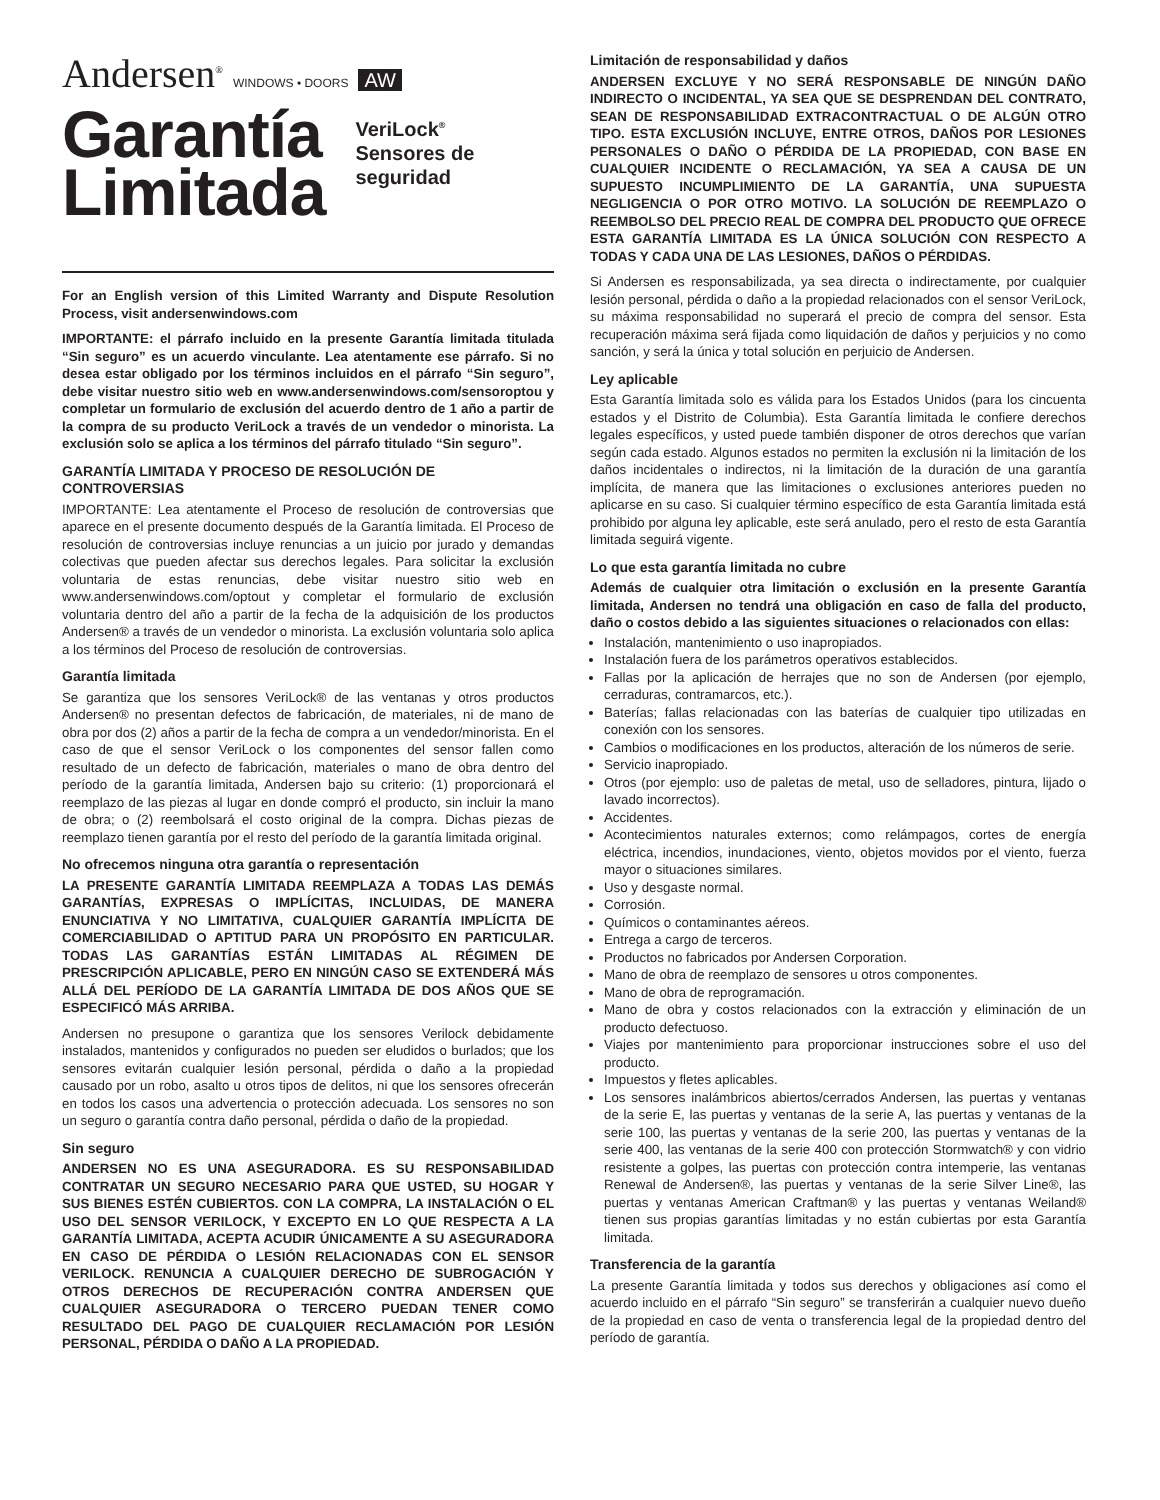Andersen<sup>®</sup> WINDOWS • DOORS AW
Garantía
Limitada
VeriLock<sup>®</sup>
Sensores de
seguridad
For an English version of this Limited Warranty and Dispute Resolution Process, visit andersenwindows.com
IMPORTANTE: el párrafo incluido en la presente Garantía limitada titulada “Sin seguro” es un acuerdo vinculante. Lea atentamente ese párrafo. Si no desea estar obligado por los términos incluidos en el párrafo “Sin seguro”, debe visitar nuestro sitio web en www.andersenwindows.com/sensoroptou y completar un formulario de exclusión del acuerdo dentro de 1 año a partir de la compra de su producto VeriLock a través de un vendedor o minorista. La exclusión solo se aplica a los términos del párrafo titulado “Sin seguro”.
GARANTÍA LIMITADA Y PROCESO DE RESOLUCIÓN DE CONTROVERSIAS
IMPORTANTE: Lea atentamente el Proceso de resolución de controversias que aparece en el presente documento después de la Garantía limitada. El Proceso de resolución de controversias incluye renuncias a un juicio por jurado y demandas colectivas que pueden afectar sus derechos legales. Para solicitar la exclusión voluntaria de estas renuncias, debe visitar nuestro sitio web en www.andersenwindows.com/optout y completar el formulario de exclusión voluntaria dentro del año a partir de la fecha de la adquisición de los productos Andersen® a través de un vendedor o minorista. La exclusión voluntaria solo aplica a los términos del Proceso de resolución de controversias.
Garantía limitada
Se garantiza que los sensores VeriLock® de las ventanas y otros productos Andersen® no presentan defectos de fabricación, de materiales, ni de mano de obra por dos (2) años a partir de la fecha de compra a un vendedor/minorista. En el caso de que el sensor VeriLock o los componentes del sensor fallen como resultado de un defecto de fabricación, materiales o mano de obra dentro del período de la garantía limitada, Andersen bajo su criterio: (1) proporcionará el reemplazo de las piezas al lugar en donde compró el producto, sin incluir la mano de obra; o (2) reembolsará el costo original de la compra. Dichas piezas de reemplazo tienen garantía por el resto del período de la garantía limitada original.
No ofrecemos ninguna otra garantía o representación
LA PRESENTE GARANTÍA LIMITADA REEMPLAZA A TODAS LAS DEMÁS GARANTÍAS, EXPRESAS O IMPLÍCITAS, INCLUIDAS, DE MANERA ENUNCIATIVA Y NO LIMITATIVA, CUALQUIER GARANTÍA IMPLÍCITA DE COMERCIABILIDAD O APTITUD PARA UN PROPÓSITO EN PARTICULAR. TODAS LAS GARANTÍAS ESTÁN LIMITADAS AL RÉGIMEN DE PRESCRIPCIÓN APLICABLE, PERO EN NINGÚN CASO SE EXTENDERÁ MÁS ALLÁ DEL PERÍODO DE LA GARANTÍA LIMITADA DE DOS AÑOS QUE SE ESPECIFICÓ MÁS ARRIBA.
Andersen no presupone o garantiza que los sensores Verilock debidamente instalados, mantenidos y configurados no pueden ser eludidos o burlados; que los sensores evitarán cualquier lesión personal, pérdida o daño a la propiedad causado por un robo, asalto u otros tipos de delitos, ni que los sensores ofrecerán en todos los casos una advertencia o protección adecuada. Los sensores no son un seguro o garantía contra daño personal, pérdida o daño de la propiedad.
Sin seguro
ANDERSEN NO ES UNA ASEGURADORA. ES SU RESPONSABILIDAD CONTRATAR UN SEGURO NECESARIO PARA QUE USTED, SU HOGAR Y SUS BIENES ESTÉN CUBIERTOS. CON LA COMPRA, LA INSTALACIÓN O EL USO DEL SENSOR VERILOCK, Y EXCEPTO EN LO QUE RESPECTA A LA GARANTÍA LIMITADA, ACEPTA ACUDIR ÚNICAMENTE A SU ASEGURADORA EN CASO DE PÉRDIDA O LESIÓN RELACIONADAS CON EL SENSOR VERILOCK. RENUNCIA A CUALQUIER DERECHO DE SUBROGACIÓN Y OTROS DERECHOS DE RECUPERACIÓN CONTRA ANDERSEN QUE CUALQUIER ASEGURADORA O TERCERO PUEDAN TENER COMO RESULTADO DEL PAGO DE CUALQUIER RECLAMACIÓN POR LESIÓN PERSONAL, PÉRDIDA O DAÑO A LA PROPIEDAD.
Limitación de responsabilidad y daños
ANDERSEN EXCLUYE Y NO SERÁ RESPONSABLE DE NINGÚN DAÑO INDIRECTO O INCIDENTAL, YA SEA QUE SE DESPRENDAN DEL CONTRATO, SEAN DE RESPONSABILIDAD EXTRACONTRACTUAL O DE ALGÚN OTRO TIPO. ESTA EXCLUSIÓN INCLUYE, ENTRE OTROS, DAÑOS POR LESIONES PERSONALES O DAÑO O PÉRDIDA DE LA PROPIEDAD, CON BASE EN CUALQUIER INCIDENTE O RECLAMACIÓN, YA SEA A CAUSA DE UN SUPUESTO INCUMPLIMIENTO DE LA GARANTÍA, UNA SUPUESTA NEGLIGENCIA O POR OTRO MOTIVO. LA SOLUCIÓN DE REEMPLAZO O REEMBOLSO DEL PRECIO REAL DE COMPRA DEL PRODUCTO QUE OFRECE ESTA GARANTÍA LIMITADA ES LA ÚNICA SOLUCIÓN CON RESPECTO A TODAS Y CADA UNA DE LAS LESIONES, DAÑOS O PÉRDIDAS.
Si Andersen es responsabilizada, ya sea directa o indirectamente, por cualquier lesión personal, pérdida o daño a la propiedad relacionados con el sensor VeriLock, su máxima responsabilidad no superará el precio de compra del sensor. Esta recuperación máxima será fijada como liquidación de daños y perjuicios y no como sanción, y será la única y total solución en perjuicio de Andersen.
Ley aplicable
Esta Garantía limitada solo es válida para los Estados Unidos (para los cincuenta estados y el Distrito de Columbia). Esta Garantía limitada le confiere derechos legales específicos, y usted puede también disponer de otros derechos que varían según cada estado. Algunos estados no permiten la exclusión ni la limitación de los daños incidentales o indirectos, ni la limitación de la duración de una garantía implícita, de manera que las limitaciones o exclusiones anteriores pueden no aplicarse en su caso. Si cualquier término específico de esta Garantía limitada está prohibido por alguna ley aplicable, este será anulado, pero el resto de esta Garantía limitada seguirá vigente.
Lo que esta garantía limitada no cubre
Además de cualquier otra limitación o exclusión en la presente Garantía limitada, Andersen no tendrá una obligación en caso de falla del producto, daño o costos debido a las siguientes situaciones o relacionados con ellas:
Instalación, mantenimiento o uso inapropiados.
Instalación fuera de los parámetros operativos establecidos.
Fallas por la aplicación de herrajes que no son de Andersen (por ejemplo, cerraduras, contramarcos, etc.).
Baterías; fallas relacionadas con las baterías de cualquier tipo utilizadas en conexión con los sensores.
Cambios o modificaciones en los productos, alteración de los números de serie.
Servicio inapropiado.
Otros (por ejemplo: uso de paletas de metal, uso de selladores, pintura, lijado o lavado incorrectos).
Accidentes.
Acontecimientos naturales externos; como relámpagos, cortes de energía eléctrica, incendios, inundaciones, viento, objetos movidos por el viento, fuerza mayor o situaciones similares.
Uso y desgaste normal.
Corrosión.
Químicos o contaminantes aéreos.
Entrega a cargo de terceros.
Productos no fabricados por Andersen Corporation.
Mano de obra de reemplazo de sensores u otros componentes.
Mano de obra de reprogramación.
Mano de obra y costos relacionados con la extracción y eliminación de un producto defectuoso.
Viajes por mantenimiento para proporcionar instrucciones sobre el uso del producto.
Impuestos y fletes aplicables.
Los sensores inalámbricos abiertos/cerrados Andersen, las puertas y ventanas de la serie E, las puertas y ventanas de la serie A, las puertas y ventanas de la serie 100, las puertas y ventanas de la serie 200, las puertas y ventanas de la serie 400, las ventanas de la serie 400 con protección Stormwatch® y con vidrio resistente a golpes, las puertas con protección contra intemperie, las ventanas Renewal de Andersen®, las puertas y ventanas de la serie Silver Line®, las puertas y ventanas American Craftman® y las puertas y ventanas Weiland® tienen sus propias garantías limitadas y no están cubiertas por esta Garantía limitada.
Transferencia de la garantía
La presente Garantía limitada y todos sus derechos y obligaciones así como el acuerdo incluido en el párrafo “Sin seguro” se transferirán a cualquier nuevo dueño de la propiedad en caso de venta o transferencia legal de la propiedad dentro del período de garantía.